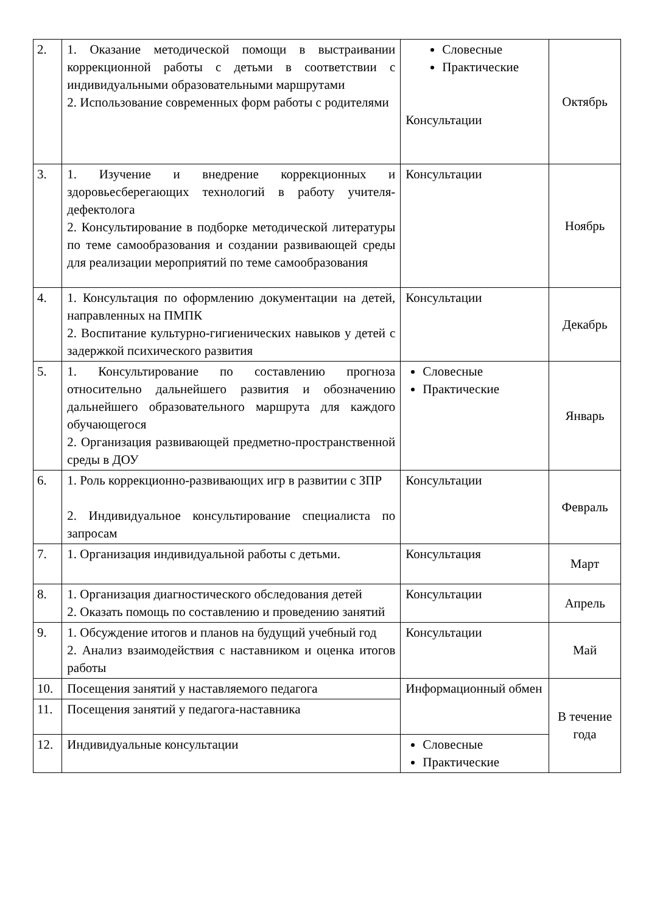| 2. | 1. Оказание методической помощи в выстраивании коррекционной работы с детьми в соответствии с индивидуальными образовательными маршрутами 2. Использование современных форм работы с родителями | Словесные Практические Консультации | Октябрь |
| 3. | 1. Изучение и внедрение коррекционных и здоровьесберегающих технологий в работу учителя-дефектолога 2. Консультирование в подборке методической литературы по теме самообразования и создании развивающей среды для реализации мероприятий по теме самообразования | Консультации | Ноябрь |
| 4. | 1. Консультация по оформлению документации на детей, направленных на ПМПК 2. Воспитание культурно-гигиенических навыков у детей с задержкой психического развития | Консультации | Декабрь |
| 5. | 1. Консультирование по составлению прогноза относительно дальнейшего развития и обозначению дальнейшего образовательного маршрута для каждого обучающегося 2. Организация развивающей предметно-пространственной среды в ДОУ | Словесные Практические | Январь |
| 6. | 1. Роль коррекционно-развивающих игр в развитии с ЗПР 2. Индивидуальное консультирование специалиста по запросам | Консультации | Февраль |
| 7. | 1. Организация индивидуальной работы с детьми. | Консультация | Март |
| 8. | 1. Организация диагностического обследования детей 2. Оказать помощь по составлению и проведению занятий | Консультации | Апрель |
| 9. | 1. Обсуждение итогов и планов на будущий учебный год 2. Анализ взаимодействия с наставником и оценка итогов работы | Консультации | Май |
| 10. | Посещения занятий у наставляемого педагога | Информационный обмен | В течение года |
| 11. | Посещения занятий у педагога-наставника | | |
| 12. | Индивидуальные консультации | Словесные Практические | |